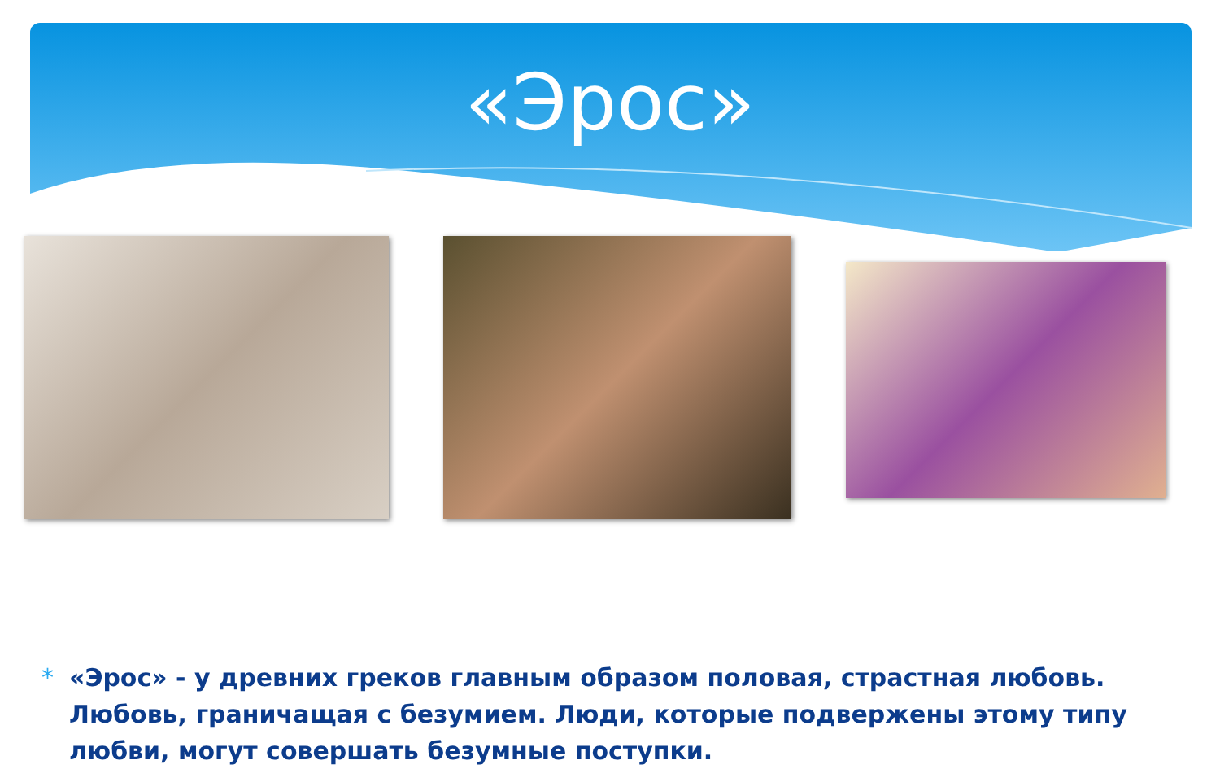«Эрос»
* «Эрос» - у древних греков главным образом половая, страстная любовь. Любовь, граничащая с безумием. Люди, которые подвержены этому типу любви, могут совершать безумные поступки.